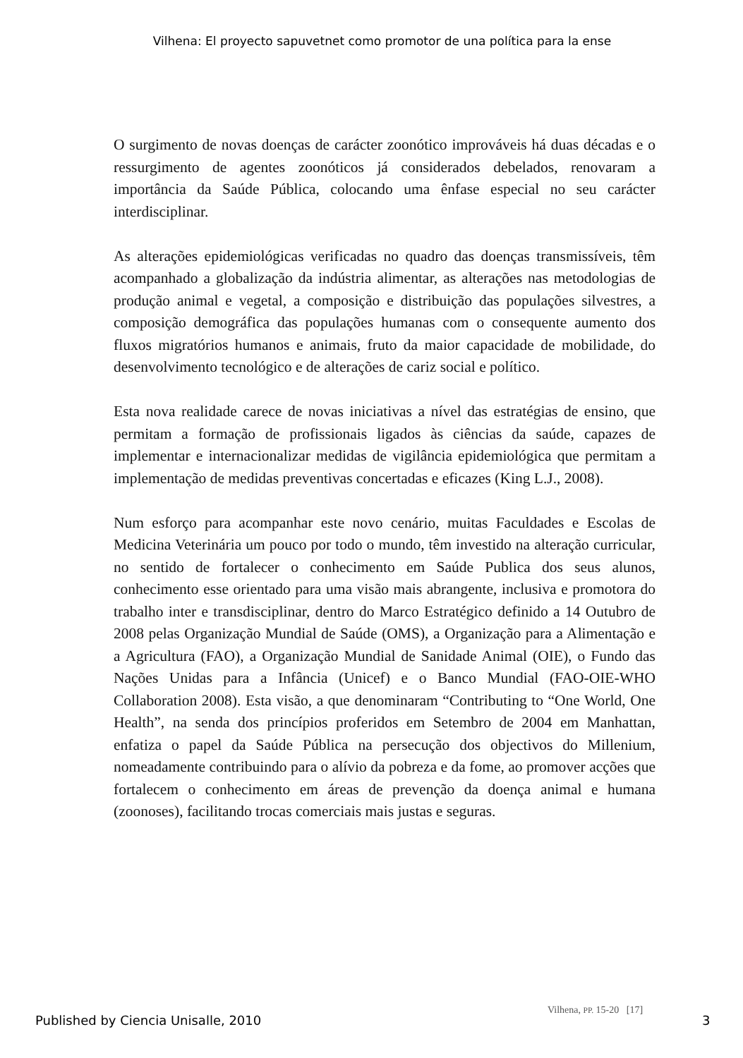Vilhena: El proyecto sapuvetnet como promotor de una política para la ense
O surgimento de novas doenças de carácter zoonótico improváveis há duas décadas e o ressurgimento de agentes zoonóticos já considerados debelados, renovaram a importância da Saúde Pública, colocando uma ênfase especial no seu carácter interdisciplinar.
As alterações epidemiológicas verificadas no quadro das doenças transmissíveis, têm acompanhado a globalização da indústria alimentar, as alterações nas metodologias de produção animal e vegetal, a composição e distribuição das populações silvestres, a composição demográfica das populações humanas com o consequente aumento dos fluxos migratórios humanos e animais, fruto da maior capacidade de mobilidade, do desenvolvimento tecnológico e de alterações de cariz social e político.
Esta nova realidade carece de novas iniciativas a nível das estratégias de ensino, que permitam a formação de profissionais ligados às ciências da saúde, capazes de implementar e internacionalizar medidas de vigilância epidemiológica que permitam a implementação de medidas preventivas concertadas e eficazes (King L.J., 2008).
Num esforço para acompanhar este novo cenário, muitas Faculdades e Escolas de Medicina Veterinária um pouco por todo o mundo, têm investido na alteração curricular, no sentido de fortalecer o conhecimento em Saúde Publica dos seus alunos, conhecimento esse orientado para uma visão mais abrangente, inclusiva e promotora do trabalho inter e transdisciplinar, dentro do Marco Estratégico definido a 14 Outubro de 2008 pelas Organização Mundial de Saúde (OMS), a Organização para a Alimentação e a Agricultura (FAO), a Organização Mundial de Sanidade Animal (OIE), o Fundo das Nações Unidas para a Infância (Unicef) e o Banco Mundial (FAO-OIE-WHO Collaboration 2008). Esta visão, a que denominaram “Contributing to “One World, One Health”, na senda dos princípios proferidos em Setembro de 2004 em Manhattan, enfatiza o papel da Saúde Pública na persecução dos objectivos do Millenium, nomeadamente contribuindo para o alívio da pobreza e da fome, ao promover acções que fortalecem o conhecimento em áreas de prevenção da doença animal e humana (zoonoses), facilitando trocas comerciais mais justas e seguras.
Published by Ciencia Unisalle, 2010
Vilhena, PP. 15-20 [17]
3